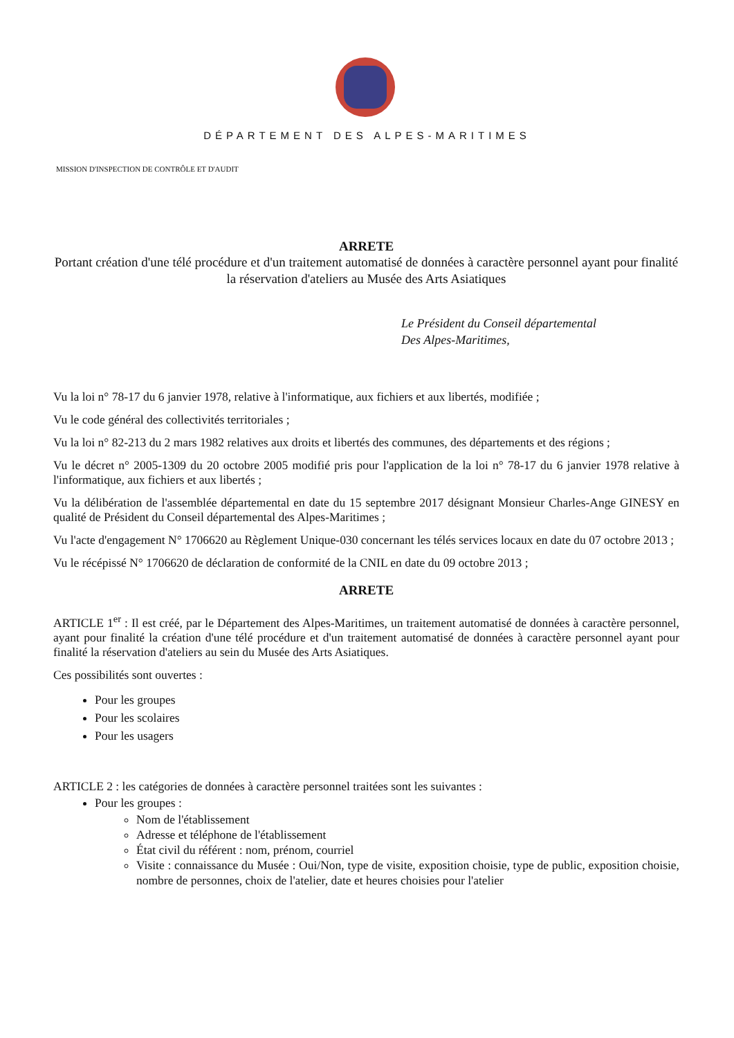DÉPARTEMENT DES ALPES-MARITIMES
MISSION D'INSPECTION DE CONTRÔLE ET D'AUDIT
ARRETE
Portant création d'une télé procédure et d'un traitement automatisé de données à caractère personnel ayant pour finalité la réservation d'ateliers au Musée des Arts Asiatiques
Le Président du Conseil départemental
Des Alpes-Maritimes,
Vu la loi n° 78-17 du 6 janvier 1978, relative à l'informatique, aux fichiers et aux libertés, modifiée ;
Vu le code général des collectivités territoriales ;
Vu la loi n° 82-213 du 2 mars 1982 relatives aux droits et libertés des communes, des départements et des régions ;
Vu le décret n° 2005-1309 du 20 octobre 2005 modifié pris pour l'application de la loi n° 78-17 du 6 janvier 1978 relative à l'informatique, aux fichiers et aux libertés ;
Vu la délibération de l'assemblée départemental en date du 15 septembre 2017 désignant Monsieur Charles-Ange GINESY en qualité de Président du Conseil départemental des Alpes-Maritimes ;
Vu l'acte d'engagement N° 1706620 au Règlement Unique-030 concernant les télés services locaux en date du 07 octobre 2013 ;
Vu le récépissé N° 1706620 de déclaration de conformité de la CNIL en date du 09 octobre 2013 ;
ARRETE
ARTICLE 1<sup>er</sup> : Il est créé, par le Département des Alpes-Maritimes, un traitement automatisé de données à caractère personnel, ayant pour finalité la création d'une télé procédure et d'un traitement automatisé de données à caractère personnel ayant pour finalité la réservation d'ateliers au sein du Musée des Arts Asiatiques.
Ces possibilités sont ouvertes :
Pour les groupes
Pour les scolaires
Pour les usagers
ARTICLE 2 : les catégories de données à caractère personnel traitées sont les suivantes :
Pour les groupes :
Nom de l'établissement
Adresse et téléphone de l'établissement
État civil du référent : nom, prénom, courriel
Visite : connaissance du Musée : Oui/Non, type de visite, exposition choisie, type de public, exposition choisie, nombre de personnes, choix de l'atelier, date et heures choisies pour l'atelier